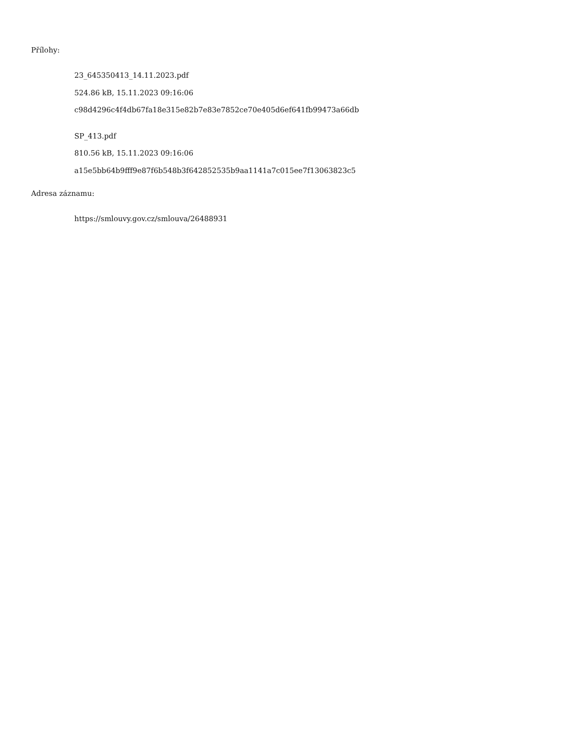Přílohy:
23_645350413_14.11.2023.pdf
524.86 kB, 15.11.2023 09:16:06
c98d4296c4f4db67fa18e315e82b7e83e7852ce70e405d6ef641fb99473a66db
SP_413.pdf
810.56 kB, 15.11.2023 09:16:06
a15e5bb64b9fff9e87f6b548b3f642852535b9aa1141a7c015ee7f13063823c5
Adresa záznamu:
https://smlouvy.gov.cz/smlouva/26488931